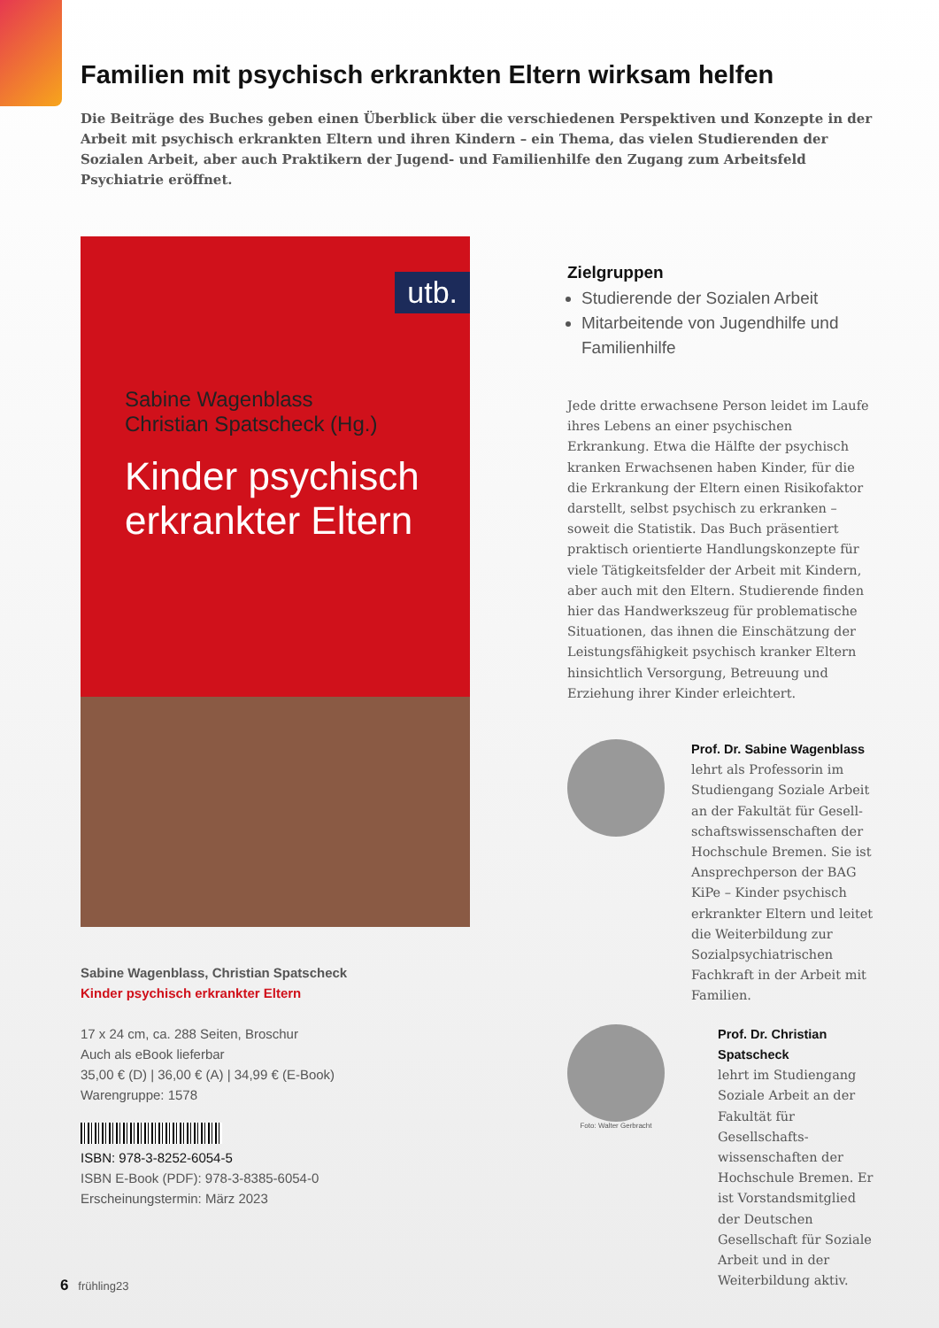Familien mit psychisch erkrankten Eltern wirksam helfen
Die Beiträge des Buches geben einen Überblick über die verschiedenen Perspektiven und Konzepte in der Arbeit mit psychisch erkrankten Eltern und ihren Kindern – ein Thema, das vielen Studierenden der Sozialen Arbeit, aber auch Praktikern der Jugend- und Familienhilfe den Zugang zum Arbeitsfeld Psychiatrie eröffnet.
utb.
Sabine Wagenblass
Christian Spatscheck (Hg.)
Kinder psychisch erkrankter Eltern
Sabine Wagenblass, Christian Spatscheck
Kinder psychisch erkrankter Eltern
17 x 24 cm, ca. 288 Seiten, Broschur
Auch als eBook lieferbar
35,00 € (D) | 36,00 € (A) | 34,99 € (E-Book)
Warengruppe: 1578
ISBN: 978-3-8252-6054-5
ISBN E-Book (PDF): 978-3-8385-6054-0
Erscheinungstermin: März 2023
Zielgruppen
Studierende der Sozialen Arbeit
Mitarbeitende von Jugendhilfe und Familienhilfe
Jede dritte erwachsene Person leidet im Laufe ihres Lebens an einer psychischen Erkrankung. Etwa die Hälfte der psychisch kranken Erwachsenen haben Kinder, für die die Erkrankung der Eltern einen Risikofaktor darstellt, selbst psychisch zu erkranken – soweit die Statistik. Das Buch präsentiert praktisch orientierte Handlungskonzepte für viele Tätigkeitsfelder der Arbeit mit Kindern, aber auch mit den Eltern. Studierende finden hier das Handwerkszeug für problematische Situationen, das ihnen die Einschätzung der Leistungsfähigkeit psychisch kranker Eltern hinsichtlich Versorgung, Betreuung und Erziehung ihrer Kinder erleichtert.
Prof. Dr. Sabine Wagenblass
lehrt als Professorin im Studiengang Soziale Arbeit an der Fakultät für Gesell­schaftswissenschaften der Hochschule Bremen. Sie ist Ansprechperson der BAG KiPe – Kinder psychisch erkrankter Eltern und leitet die Weiterbildung zur Sozialpsychiatrischen Fachkraft in der Arbeit mit Familien.
Foto: Walter Gerbracht
Prof. Dr. Christian Spatscheck
lehrt im Studiengang Soziale Arbeit an der Fakultät für Gesellschafts­wissenschaften der Hoch­schule Bremen. Er ist Vorstandsmitglied der Deutschen Gesellschaft für Soziale Arbeit und in der Weiterbildung aktiv.
6 frühling23